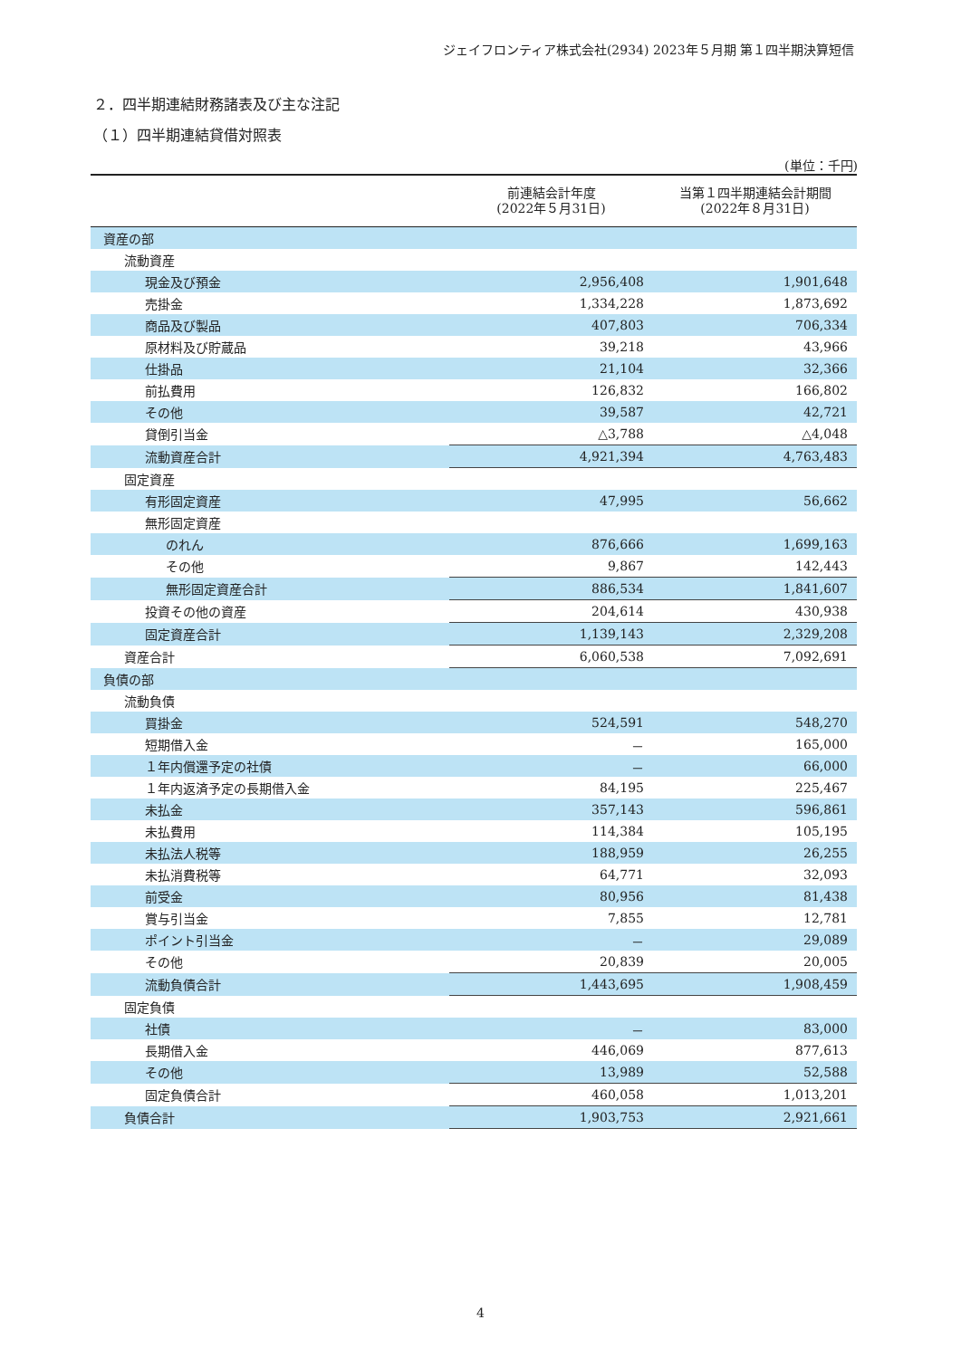ジェイフロンティア株式会社(2934) 2023年５月期 第１四半期決算短信
２．四半期連結財務諸表及び主な注記
（１）四半期連結貸借対照表
(単位：千円)
| | 前連結会計年度 (2022年５月31日) | 当第１四半期連結会計期間 (2022年８月31日) |
| --- | --- | --- |
| 資産の部 | | |
| 流動資産 | | |
| 現金及び預金 | 2,956,408 | 1,901,648 |
| 売掛金 | 1,334,228 | 1,873,692 |
| 商品及び製品 | 407,803 | 706,334 |
| 原材料及び貯蔵品 | 39,218 | 43,966 |
| 仕掛品 | 21,104 | 32,366 |
| 前払費用 | 126,832 | 166,802 |
| その他 | 39,587 | 42,721 |
| 貸倒引当金 | △3,788 | △4,048 |
| 流動資産合計 | 4,921,394 | 4,763,483 |
| 固定資産 | | |
| 有形固定資産 | 47,995 | 56,662 |
| 無形固定資産 | | |
| のれん | 876,666 | 1,699,163 |
| その他 | 9,867 | 142,443 |
| 無形固定資産合計 | 886,534 | 1,841,607 |
| 投資その他の資産 | 204,614 | 430,938 |
| 固定資産合計 | 1,139,143 | 2,329,208 |
| 資産合計 | 6,060,538 | 7,092,691 |
| 負債の部 | | |
| 流動負債 | | |
| 買掛金 | 524,591 | 548,270 |
| 短期借入金 | － | 165,000 |
| １年内償還予定の社債 | － | 66,000 |
| １年内返済予定の長期借入金 | 84,195 | 225,467 |
| 未払金 | 357,143 | 596,861 |
| 未払費用 | 114,384 | 105,195 |
| 未払法人税等 | 188,959 | 26,255 |
| 未払消費税等 | 64,771 | 32,093 |
| 前受金 | 80,956 | 81,438 |
| 賞与引当金 | 7,855 | 12,781 |
| ポイント引当金 | － | 29,089 |
| その他 | 20,839 | 20,005 |
| 流動負債合計 | 1,443,695 | 1,908,459 |
| 固定負債 | | |
| 社債 | － | 83,000 |
| 長期借入金 | 446,069 | 877,613 |
| その他 | 13,989 | 52,588 |
| 固定負債合計 | 460,058 | 1,013,201 |
| 負債合計 | 1,903,753 | 2,921,661 |
4